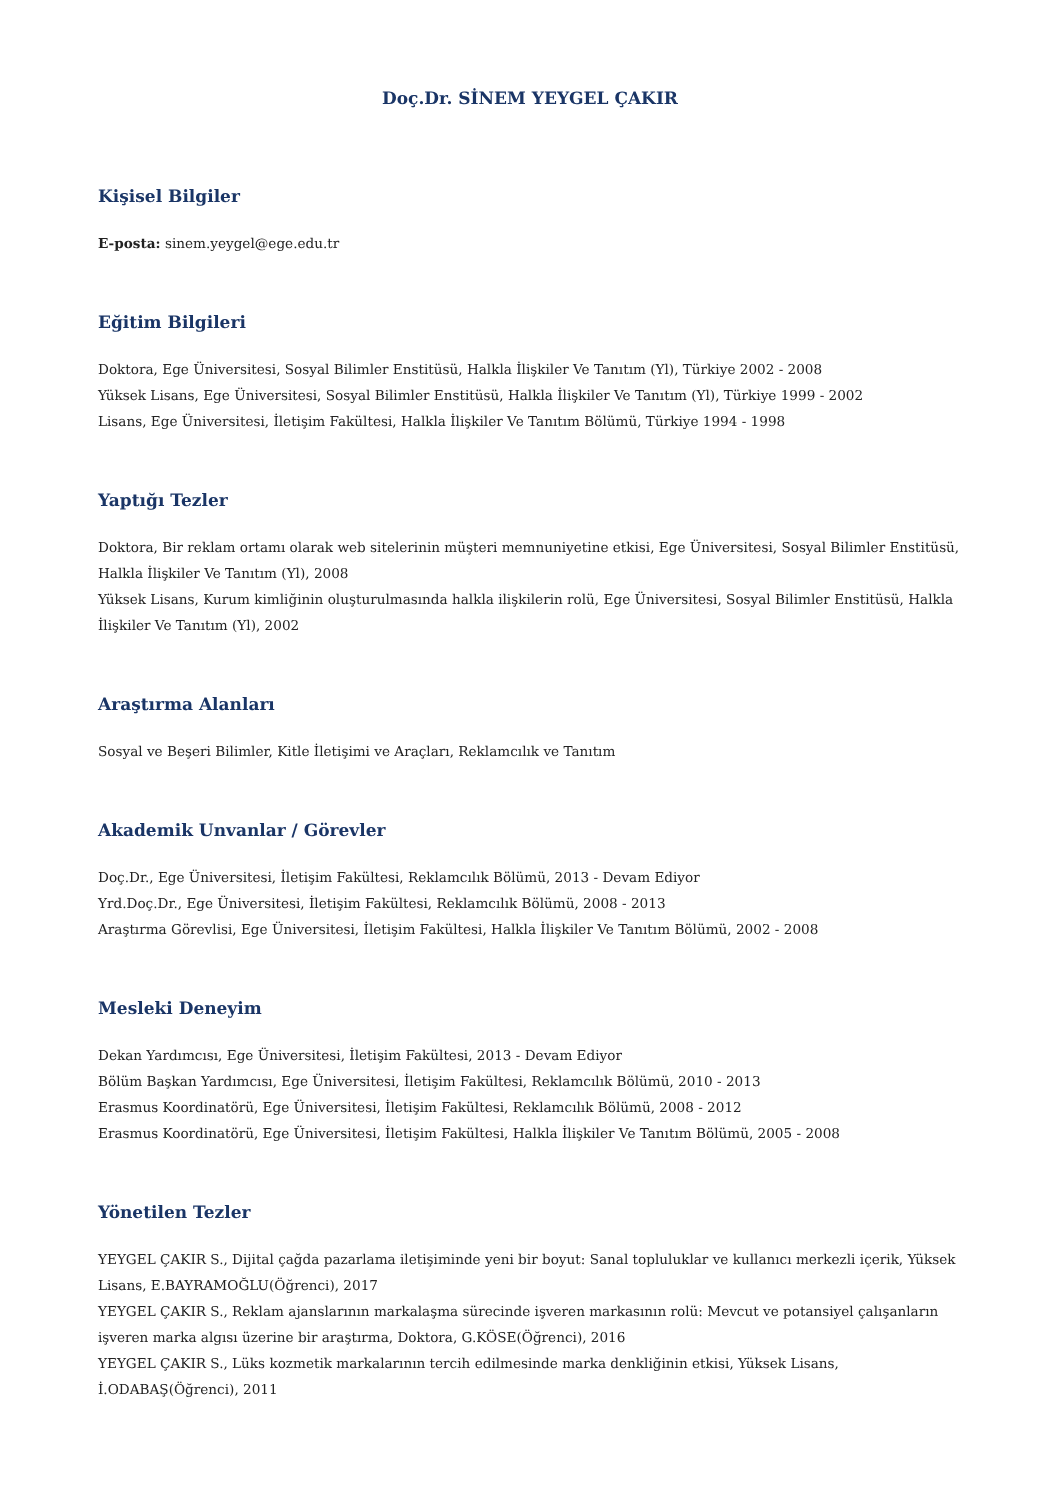Doç.Dr. SİNEM YEYGEL ÇAKIR
Kişisel Bilgiler
E-posta: sinem.yeygel@ege.edu.tr
Eğitim Bilgileri
Doktora, Ege Üniversitesi, Sosyal Bilimler Enstitüsü, Halkla İlişkiler Ve Tanıtım (Yl), Türkiye 2002 - 2008
Yüksek Lisans, Ege Üniversitesi, Sosyal Bilimler Enstitüsü, Halkla İlişkiler Ve Tanıtım (Yl), Türkiye 1999 - 2002
Lisans, Ege Üniversitesi, İletişim Fakültesi, Halkla İlişkiler Ve Tanıtım Bölümü, Türkiye 1994 - 1998
Yaptığı Tezler
Doktora, Bir reklam ortamı olarak web sitelerinin müşteri memnuniyetine etkisi, Ege Üniversitesi, Sosyal Bilimler Enstitüsü, Halkla İlişkiler Ve Tanıtım (Yl), 2008
Yüksek Lisans, Kurum kimliğinin oluşturulmasında halkla ilişkilerin rolü, Ege Üniversitesi, Sosyal Bilimler Enstitüsü, Halkla İlişkiler Ve Tanıtım (Yl), 2002
Araştırma Alanları
Sosyal ve Beşeri Bilimler, Kitle İletişimi ve Araçları, Reklamcılık ve Tanıtım
Akademik Unvanlar / Görevler
Doç.Dr., Ege Üniversitesi, İletişim Fakültesi, Reklamcılık Bölümü, 2013 - Devam Ediyor
Yrd.Doç.Dr., Ege Üniversitesi, İletişim Fakültesi, Reklamcılık Bölümü, 2008 - 2013
Araştırma Görevlisi, Ege Üniversitesi, İletişim Fakültesi, Halkla İlişkiler Ve Tanıtım Bölümü, 2002 - 2008
Mesleki Deneyim
Dekan Yardımcısı, Ege Üniversitesi, İletişim Fakültesi, 2013 - Devam Ediyor
Bölüm Başkan Yardımcısı, Ege Üniversitesi, İletişim Fakültesi, Reklamcılık Bölümü, 2010 - 2013
Erasmus Koordinatörü, Ege Üniversitesi, İletişim Fakültesi, Reklamcılık Bölümü, 2008 - 2012
Erasmus Koordinatörü, Ege Üniversitesi, İletişim Fakültesi, Halkla İlişkiler Ve Tanıtım Bölümü, 2005 - 2008
Yönetilen Tezler
YEYGEL ÇAKIR S., Dijital çağda pazarlama iletişiminde yeni bir boyut: Sanal topluluklar ve kullanıcı merkezli içerik, Yüksek Lisans, E.BAYRAMOĞLU(Öğrenci), 2017
YEYGEL ÇAKIR S., Reklam ajanslarının markalaşma sürecinde işveren markasının rolü: Mevcut ve potansiyel çalışanların işveren marka algısı üzerine bir araştırma, Doktora, G.KÖSE(Öğrenci), 2016
YEYGEL ÇAKIR S., Lüks kozmetik markalarının tercih edilmesinde marka denkliğinin etkisi, Yüksek Lisans, İ.ODABAŞ(Öğrenci), 2011